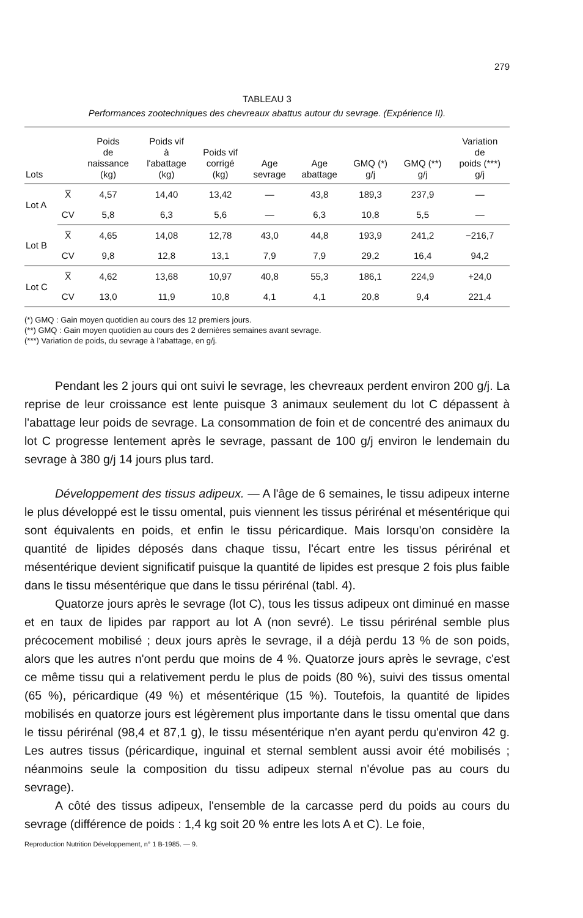279
TABLEAU 3
Performances zootechniques des chevreaux abattus autour du sevrage. (Expérience II).
| Lots | | Poids de naissance (kg) | Poids vif à l'abattage (kg) | Poids vif corrigé (kg) | Age sevrage | Age abattage | GMQ (*) g/j | GMQ (**) g/j | Variation de poids (***) g/j |
| --- | --- | --- | --- | --- | --- | --- | --- | --- | --- |
| Lot A | X̅ | 4,57 | 14,40 | 13,42 | — | 43,8 | 189,3 | 237,9 | — |
| | CV | 5,8 | 6,3 | 5,6 | — | 6,3 | 10,8 | 5,5 | — |
| Lot B | X̅ | 4,65 | 14,08 | 12,78 | 43,0 | 44,8 | 193,9 | 241,2 | −216,7 |
| | CV | 9,8 | 12,8 | 13,1 | 7,9 | 7,9 | 29,2 | 16,4 | 94,2 |
| Lot C | X̅ | 4,62 | 13,68 | 10,97 | 40,8 | 55,3 | 186,1 | 224,9 | +24,0 |
| | CV | 13,0 | 11,9 | 10,8 | 4,1 | 4,1 | 20,8 | 9,4 | 221,4 |
(*) GMQ : Gain moyen quotidien au cours des 12 premiers jours.
(**) GMQ : Gain moyen quotidien au cours des 2 dernières semaines avant sevrage.
(***) Variation de poids, du sevrage à l'abattage, en g/j.
Pendant les 2 jours qui ont suivi le sevrage, les chevreaux perdent environ 200 g/j. La reprise de leur croissance est lente puisque 3 animaux seulement du lot C dépassent à l'abattage leur poids de sevrage. La consommation de foin et de concentré des animaux du lot C progresse lentement après le sevrage, passant de 100 g/j environ le lendemain du sevrage à 380 g/j 14 jours plus tard.
Développement des tissus adipeux. — A l'âge de 6 semaines, le tissu adipeux interne le plus développé est le tissu omental, puis viennent les tissus périrénal et mésentérique qui sont équivalents en poids, et enfin le tissu péricardique. Mais lorsqu'on considère la quantité de lipides déposés dans chaque tissu, l'écart entre les tissus périrénal et mésentérique devient significatif puisque la quantité de lipides est presque 2 fois plus faible dans le tissu mésentérique que dans le tissu périrénal (tabl. 4).
Quatorze jours après le sevrage (lot C), tous les tissus adipeux ont diminué en masse et en taux de lipides par rapport au lot A (non sevré). Le tissu périrénal semble plus précocement mobilisé ; deux jours après le sevrage, il a déjà perdu 13 % de son poids, alors que les autres n'ont perdu que moins de 4 %. Quatorze jours après le sevrage, c'est ce même tissu qui a relativement perdu le plus de poids (80 %), suivi des tissus omental (65 %), péricardique (49 %) et mésentérique (15 %). Toutefois, la quantité de lipides mobilisés en quatorze jours est légèrement plus importante dans le tissu omental que dans le tissu périrénal (98,4 et 87,1 g), le tissu mésentérique n'en ayant perdu qu'environ 42 g. Les autres tissus (péricardique, inguinal et sternal semblent aussi avoir été mobilisés ; néanmoins seule la composition du tissu adipeux sternal n'évolue pas au cours du sevrage).
A côté des tissus adipeux, l'ensemble de la carcasse perd du poids au cours du sevrage (différence de poids : 1,4 kg soit 20 % entre les lots A et C). Le foie,
Reproduction Nutrition Développement, n° 1 B-1985. — 9.